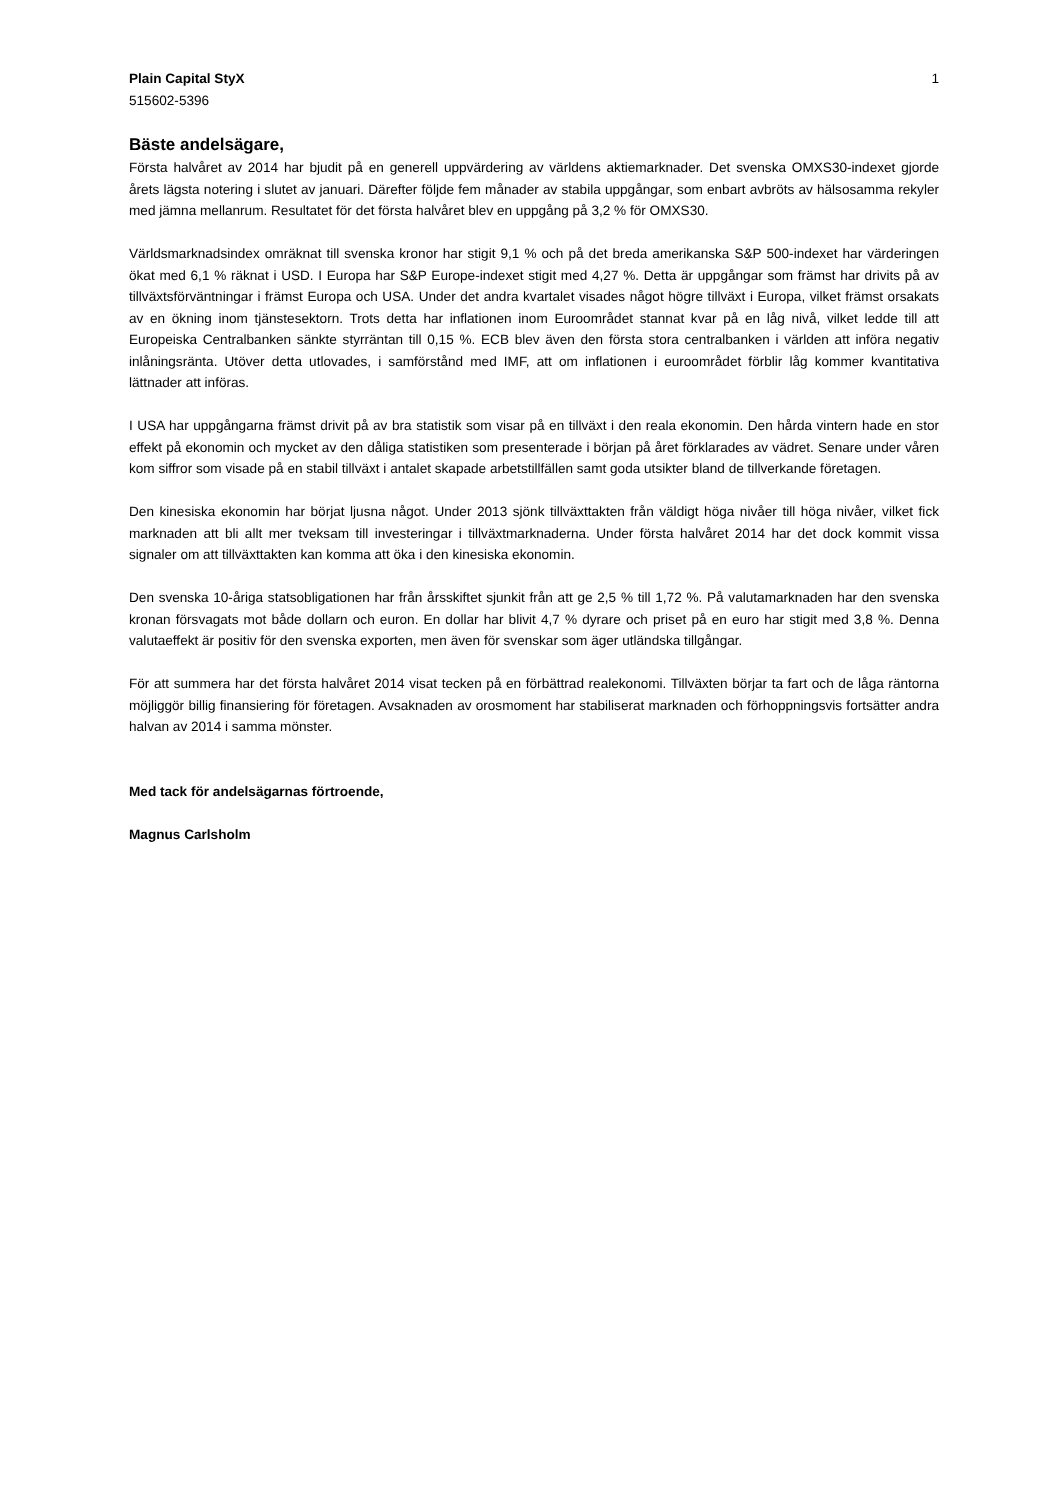Plain Capital StyX 1
515602-5396
Bäste andelsägare,
Första halvåret av 2014 har bjudit på en generell uppvärdering av världens aktiemarknader. Det svenska OMXS30-indexet gjorde årets lägsta notering i slutet av januari. Därefter följde fem månader av stabila uppgångar, som enbart avbröts av hälsosamma rekyler med jämna mellanrum. Resultatet för det första halvåret blev en uppgång på 3,2 % för OMXS30.
Världsmarknadsindex omräknat till svenska kronor har stigit 9,1 % och på det breda amerikanska S&P 500-indexet har värderingen ökat med 6,1 % räknat i USD. I Europa har S&P Europe-indexet stigit med 4,27 %. Detta är uppgångar som främst har drivits på av tillväxtsförväntningar i främst Europa och USA. Under det andra kvartalet visades något högre tillväxt i Europa, vilket främst orsakats av en ökning inom tjänstesektorn. Trots detta har inflationen inom Euroområdet stannat kvar på en låg nivå, vilket ledde till att Europeiska Centralbanken sänkte styrräntan till 0,15 %. ECB blev även den första stora centralbanken i världen att införa negativ inlåningsränta. Utöver detta utlovades, i samförstånd med IMF, att om inflationen i euroområdet förblir låg kommer kvantitativa lättnader att införas.
I USA har uppgångarna främst drivit på av bra statistik som visar på en tillväxt i den reala ekonomin. Den hårda vintern hade en stor effekt på ekonomin och mycket av den dåliga statistiken som presenterade i början på året förklarades av vädret. Senare under våren kom siffror som visade på en stabil tillväxt i antalet skapade arbetstillfällen samt goda utsikter bland de tillverkande företagen.
Den kinesiska ekonomin har börjat ljusna något. Under 2013 sjönk tillväxttakten från väldigt höga nivåer till höga nivåer, vilket fick marknaden att bli allt mer tveksam till investeringar i tillväxtmarknaderna. Under första halvåret 2014 har det dock kommit vissa signaler om att tillväxttakten kan komma att öka i den kinesiska ekonomin.
Den svenska 10-åriga statsobligationen har från årsskiftet sjunkit från att ge 2,5 % till 1,72 %. På valutamarknaden har den svenska kronan försvagats mot både dollarn och euron. En dollar har blivit 4,7 % dyrare och priset på en euro har stigit med 3,8 %. Denna valutaeffekt är positiv för den svenska exporten, men även för svenskar som äger utländska tillgångar.
För att summera har det första halvåret 2014 visat tecken på en förbättrad realekonomi. Tillväxten börjar ta fart och de låga räntorna möjliggör billig finansiering för företagen. Avsaknaden av orosmoment har stabiliserat marknaden och förhoppningsvis fortsätter andra halvan av 2014 i samma mönster.
Med tack för andelsägarnas förtroende,
Magnus Carlsholm